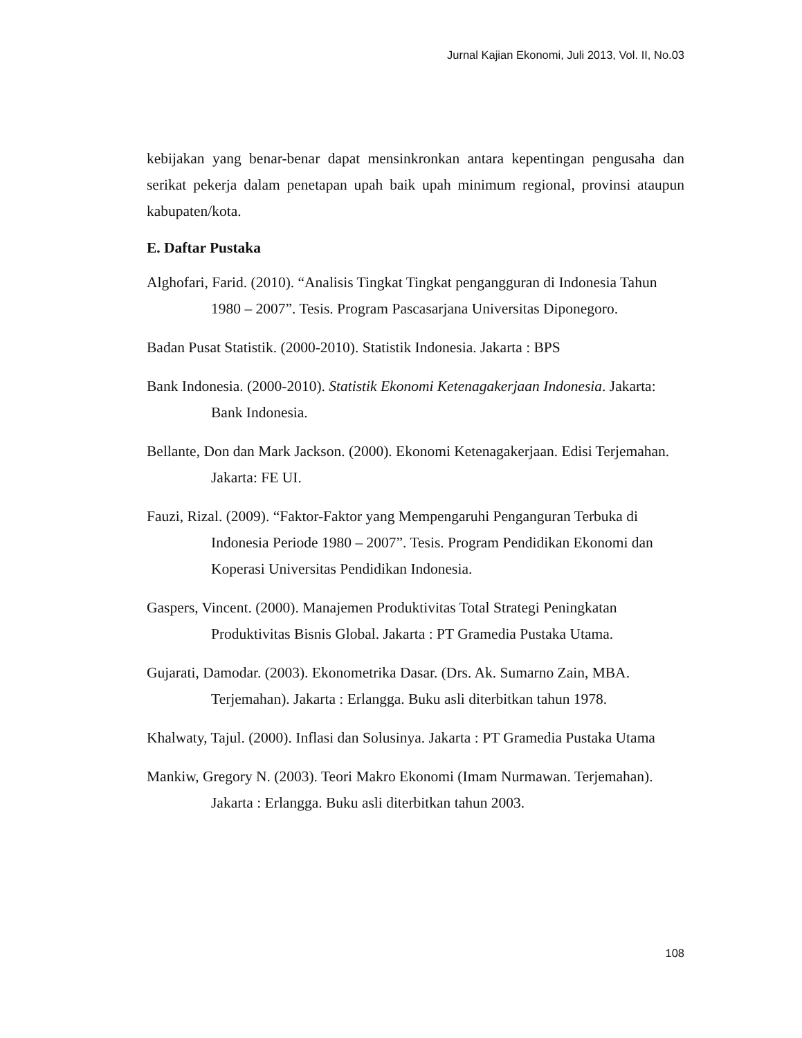Jurnal Kajian Ekonomi, Juli 2013, Vol. II, No.03
kebijakan yang benar-benar dapat mensinkronkan antara kepentingan pengusaha dan serikat pekerja dalam penetapan upah baik upah minimum regional, provinsi ataupun kabupaten/kota.
E. Daftar Pustaka
Alghofari, Farid. (2010). “Analisis Tingkat Tingkat pengangguran di Indonesia Tahun 1980 – 2007”. Tesis. Program Pascasarjana Universitas Diponegoro.
Badan Pusat Statistik. (2000-2010). Statistik Indonesia. Jakarta : BPS
Bank Indonesia. (2000-2010). Statistik Ekonomi Ketenagakerjaan Indonesia. Jakarta: Bank Indonesia.
Bellante, Don dan Mark Jackson. (2000). Ekonomi Ketenagakerjaan. Edisi Terjemahan. Jakarta: FE UI.
Fauzi, Rizal. (2009). “Faktor-Faktor yang Mempengaruhi Penganguran Terbuka di Indonesia Periode 1980 – 2007”. Tesis. Program Pendidikan Ekonomi dan Koperasi Universitas Pendidikan Indonesia.
Gaspers, Vincent. (2000). Manajemen Produktivitas Total Strategi Peningkatan Produktivitas Bisnis Global. Jakarta : PT Gramedia Pustaka Utama.
Gujarati, Damodar. (2003). Ekonometrika Dasar. (Drs. Ak. Sumarno Zain, MBA. Terjemahan). Jakarta : Erlangga. Buku asli diterbitkan tahun 1978.
Khalwaty, Tajul. (2000). Inflasi dan Solusinya. Jakarta : PT Gramedia Pustaka Utama
Mankiw, Gregory N. (2003). Teori Makro Ekonomi (Imam Nurmawan. Terjemahan). Jakarta : Erlangga. Buku asli diterbitkan tahun 2003.
108